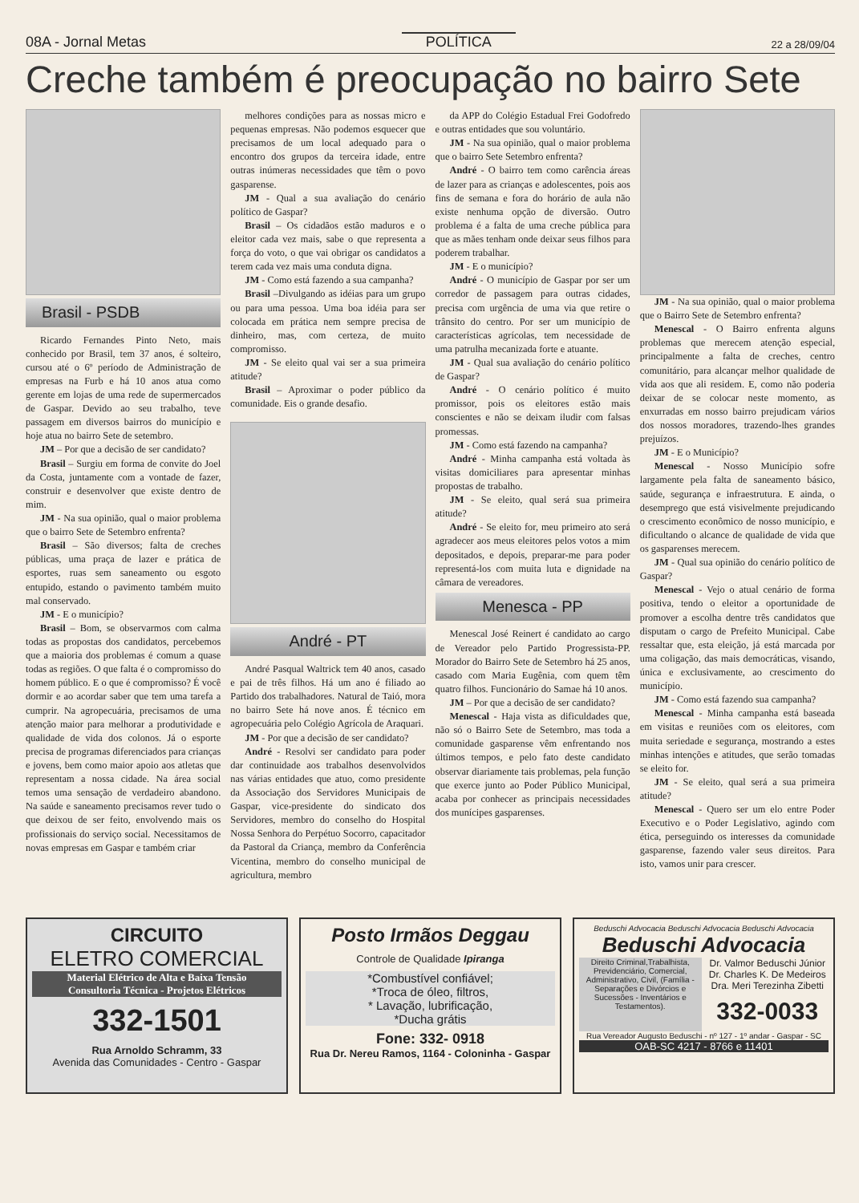08A - Jornal Metas POLÍTICA 22 a 28/09/04
Creche também é preocupação no bairro Sete
Brasil - PSDB
Ricardo Fernandes Pinto Neto, mais conhecido por Brasil, tem 37 anos, é solteiro, cursou até o 6º período de Administração de empresas na Furb e há 10 anos atua como gerente em lojas de uma rede de supermercados de Gaspar. Devido ao seu trabalho, teve passagem em diversos bairros do município e hoje atua no bairro Sete de setembro.
JM – Por que a decisão de ser candidato?
Brasil – Surgiu em forma de convite do Joel da Costa, juntamente com a vontade de fazer, construir e desenvolver que existe dentro de mim.
JM - Na sua opinião, qual o maior problema que o bairro Sete de Setembro enfrenta?
Brasil – São diversos; falta de creches públicas, uma praça de lazer e prática de esportes, ruas sem saneamento ou esgoto entupido, estando o pavimento também muito mal conservado.
JM - E o município?
Brasil – Bom, se observarmos com calma todas as propostas dos candidatos, percebemos que a maioria dos problemas é comum a quase todas as regiões. O que falta é o compromisso do homem público. E o que é compromisso? É você dormir e ao acordar saber que tem uma tarefa a cumprir. Na agropecuária, precisamos de uma atenção maior para melhorar a produtividade e qualidade de vida dos colonos. Já o esporte precisa de programas diferenciados para crianças e jovens, bem como maior apoio aos atletas que representam a nossa cidade. Na área social temos uma sensação de verdadeiro abandono. Na saúde e saneamento precisamos rever tudo o que deixou de ser feito, envolvendo mais os profissionais do serviço social. Necessitamos de novas empresas em Gaspar e também criar
melhores condições para as nossas micro e pequenas empresas. Não podemos esquecer que precisamos de um local adequado para o encontro dos grupos da terceira idade, entre outras inúmeras necessidades que têm o povo gasparense.
JM - Qual a sua avaliação do cenário político de Gaspar?
Brasil – Os cidadãos estão maduros e o eleitor cada vez mais, sabe o que representa a força do voto, o que vai obrigar os candidatos a terem cada vez mais uma conduta digna.
JM - Como está fazendo a sua campanha?
Brasil –Divulgando as idéias para um grupo ou para uma pessoa. Uma boa idéia para ser colocada em prática nem sempre precisa de dinheiro, mas, com certeza, de muito compromisso.
JM - Se eleito qual vai ser a sua primeira atitude?
Brasil – Aproximar o poder público da comunidade. Eis o grande desafio.
André - PT
André Pasqual Waltrick tem 40 anos, casado e pai de três filhos. Há um ano é filiado ao Partido dos trabalhadores. Natural de Taió, mora no bairro Sete há nove anos. É técnico em agropecuária pelo Colégio Agrícola de Araquari.
JM - Por que a decisão de ser candidato?
André - Resolvi ser candidato para poder dar continuidade aos trabalhos desenvolvidos nas várias entidades que atuo, como presidente da Associação dos Servidores Municipais de Gaspar, vice-presidente do sindicato dos Servidores, membro do conselho do Hospital Nossa Senhora do Perpétuo Socorro, capacitador da Pastoral da Criança, membro da Conferência Vicentina, membro do conselho municipal de agricultura, membro
da APP do Colégio Estadual Frei Godofredo e outras entidades que sou voluntário.
JM - Na sua opinião, qual o maior problema que o bairro Sete Setembro enfrenta?
André - O bairro tem como carência áreas de lazer para as crianças e adolescentes, pois aos fins de semana e fora do horário de aula não existe nenhuma opção de diversão. Outro problema é a falta de uma creche pública para que as mães tenham onde deixar seus filhos para poderem trabalhar.
JM - E o município?
André - O município de Gaspar por ser um corredor de passagem para outras cidades, precisa com urgência de uma via que retire o trânsito do centro. Por ser um município de características agrícolas, tem necessidade de uma patrulha mecanizada forte e atuante.
JM - Qual sua avaliação do cenário político de Gaspar?
André - O cenário político é muito promissor, pois os eleitores estão mais conscientes e não se deixam iludir com falsas promessas.
JM - Como está fazendo na campanha?
André - Minha campanha está voltada às visitas domiciliares para apresentar minhas propostas de trabalho.
JM - Se eleito, qual será sua primeira atitude?
André - Se eleito for, meu primeiro ato será agradecer aos meus eleitores pelos votos a mim depositados, e depois, preparar-me para poder representá-los com muita luta e dignidade na câmara de vereadores.
Menesca - PP
Menescal José Reinert é candidato ao cargo de Vereador pelo Partido Progressista-PP. Morador do Bairro Sete de Setembro há 25 anos, casado com Maria Eugênia, com quem têm quatro filhos. Funcionário do Samae há 10 anos.
JM – Por que a decisão de ser candidato?
Menescal - Haja vista as dificuldades que, não só o Bairro Sete de Setembro, mas toda a comunidade gasparense vêm enfrentando nos últimos tempos, e pelo fato deste candidato observar diariamente tais problemas, pela função que exerce junto ao Poder Público Municipal, acaba por conhecer as principais necessidades dos munícipes gasparenses.
JM - Na sua opinião, qual o maior problema que o Bairro Sete de Setembro enfrenta?
Menescal - O Bairro enfrenta alguns problemas que merecem atenção especial, principalmente a falta de creches, centro comunitário, para alcançar melhor qualidade de vida aos que ali residem. E, como não poderia deixar de se colocar neste momento, as enxurradas em nosso bairro prejudicam vários dos nossos moradores, trazendo-lhes grandes prejuízos.
JM - E o Município?
Menescal - Nosso Município sofre largamente pela falta de saneamento básico, saúde, segurança e infraestrutura. E ainda, o desemprego que está visivelmente prejudicando o crescimento econômico de nosso município, e dificultando o alcance de qualidade de vida que os gasparenses merecem.
JM - Qual sua opinião do cenário político de Gaspar?
Menescal - Vejo o atual cenário de forma positiva, tendo o eleitor a oportunidade de promover a escolha dentre três candidatos que disputam o cargo de Prefeito Municipal. Cabe ressaltar que, esta eleição, já está marcada por uma coligação, das mais democráticas, visando, única e exclusivamente, ao crescimento do município.
JM - Como está fazendo sua campanha?
Menescal - Minha campanha está baseada em visitas e reuniões com os eleitores, com muita seriedade e segurança, mostrando a estes minhas intenções e atitudes, que serão tomadas se eleito for.
JM - Se eleito, qual será a sua primeira atitude?
Menescal - Quero ser um elo entre Poder Executivo e o Poder Legislativo, agindo com ética, perseguindo os interesses da comunidade gasparense, fazendo valer seus direitos. Para isto, vamos unir para crescer.
CIRCUITO
ELETRO COMERCIAL
Material Elétrico de Alta e Baixa Tensão
Consultoria Técnica - Projetos Elétricos
332-1501
Rua Arnoldo Schramm, 33
Avenida das Comunidades - Centro - Gaspar
Posto Irmãos Deggau
Controle de Qualidade Ipiranga
*Combustível confiável;
*Troca de óleo, filtros,
* Lavação, lubrificação,
*Ducha grátis
Fone: 332- 0918
Rua Dr. Nereu Ramos, 1164 - Coloninha - Gaspar
Beduschi Advocacia Beduschi Advocacia Beduschi Advocacia
Beduschi Advocacia
Direito Criminal,Trabalhista, Previdenciário, Comercial, Administrativo, Civil, (Família - Separações e Divórcios e Sucessões - Inventários e Testamentos).
Dr. Valmor Beduschi Júnior
Dr. Charles K. De Medeiros
Dra. Meri Terezinha Zibetti
332-0033
Rua Vereador Augusto Beduschi - nº 127 - 1º andar - Gaspar - SC
OAB-SC 4217 - 8766 e 11401